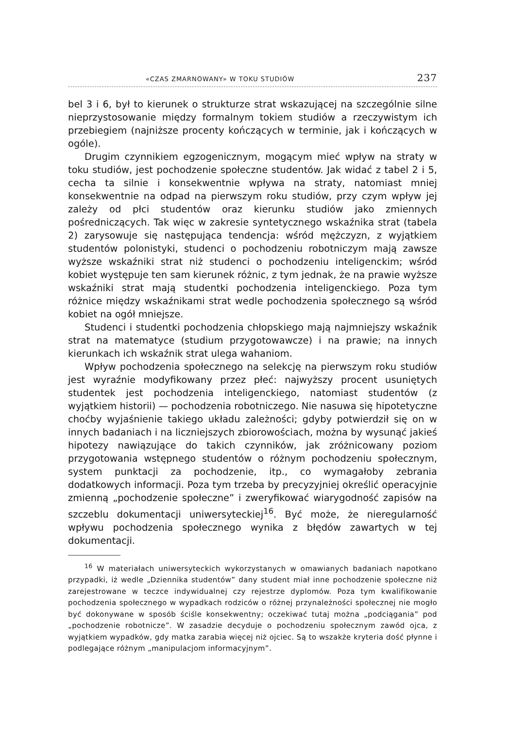«CZAS ZMARNOWANY» W TOKU STUDIÓW 237
bel 3 i 6, był to kierunek o strukturze strat wskazującej na szczególnie silne nieprzystosowanie między formalnym tokiem studiów a rzeczywistym ich przebiegiem (najniższe procenty kończących w terminie, jak i kończących w ogóle).
Drugim czynnikiem egzogenicznym, mogącym mieć wpływ na straty w toku studiów, jest pochodzenie społeczne studentów. Jak widać z tabel 2 i 5, cecha ta silnie i konsekwentnie wpływa na straty, natomiast mniej konsekwentnie na odpad na pierwszym roku studiów, przy czym wpływ jej zależy od płci studentów oraz kierunku studiów jako zmiennych pośredniczących. Tak więc w zakresie syntetycznego wskaźnika strat (tabela 2) zarysowuje się następująca tendencja: wśród mężczyzn, z wyjątkiem studentów polonistyki, studenci o pochodzeniu robotniczym mają zawsze wyższe wskaźniki strat niż studenci o pochodzeniu inteligenckim; wśród kobiet występuje ten sam kierunek różnic, z tym jednak, że na prawie wyższe wskaźniki strat mają studentki pochodzenia inteligenckiego. Poza tym różnice między wskaźnikami strat wedle pochodzenia społecznego są wśród kobiet na ogół mniejsze.
Studenci i studentki pochodzenia chłopskiego mają najmniejszy wskaźnik strat na matematyce (studium przygotowawcze) i na prawie; na innych kierunkach ich wskaźnik strat ulega wahaniom.
Wpływ pochodzenia społecznego na selekcję na pierwszym roku studiów jest wyraźnie modyfikowany przez płeć: najwyższy procent usuniętych studentek jest pochodzenia inteligenckiego, natomiast studentów (z wyjątkiem historii) — pochodzenia robotniczego. Nie nasuwa się hipotetyczne choćby wyjaśnienie takiego układu zależności; gdyby potwierdził się on w innych badaniach i na liczniejszych zbiorowościach, można by wysunąć jakieś hipotezy nawiązujące do takich czynników, jak zróżnicowany poziom przygotowania wstępnego studentów o różnym pochodzeniu społecznym, system punktacji za pochodzenie, itp., co wymagałoby zebrania dodatkowych informacji. Poza tym trzeba by precyzyjniej określić operacyjnie zmienną „pochodzenie społeczne” i zweryfikować wiarygodność zapisów na szczeblu dokumentacji uniwersyteckiej<sup>16</sup>. Być może, że nieregularność wpływu pochodzenia społecznego wynika z błędów zawartych w tej dokumentacji.
<sup>16</sup> W materiałach uniwersyteckich wykorzystanych w omawianych badaniach napotkano przypadki, iż wedle „Dziennika studentów” dany student miał inne pochodzenie społeczne niż zarejestrowane w teczce indywidualnej czy rejestrze dyplomów. Poza tym kwalifikowanie pochodzenia społecznego w wypadkach rodziców o różnej przynależności społecznej nie mogło być dokonywane w sposób ściśle konsekwentny; oczekiwać tutaj można „podciągania” pod „pochodzenie robotnicze”. W zasadzie decyduje o pochodzeniu społecznym zawód ojca, z wyjątkiem wypadków, gdy matka zarabia więcej niż ojciec. Są to wszakże kryteria dość płynne i podlegające różnym „manipulacjom informacyjnym”.